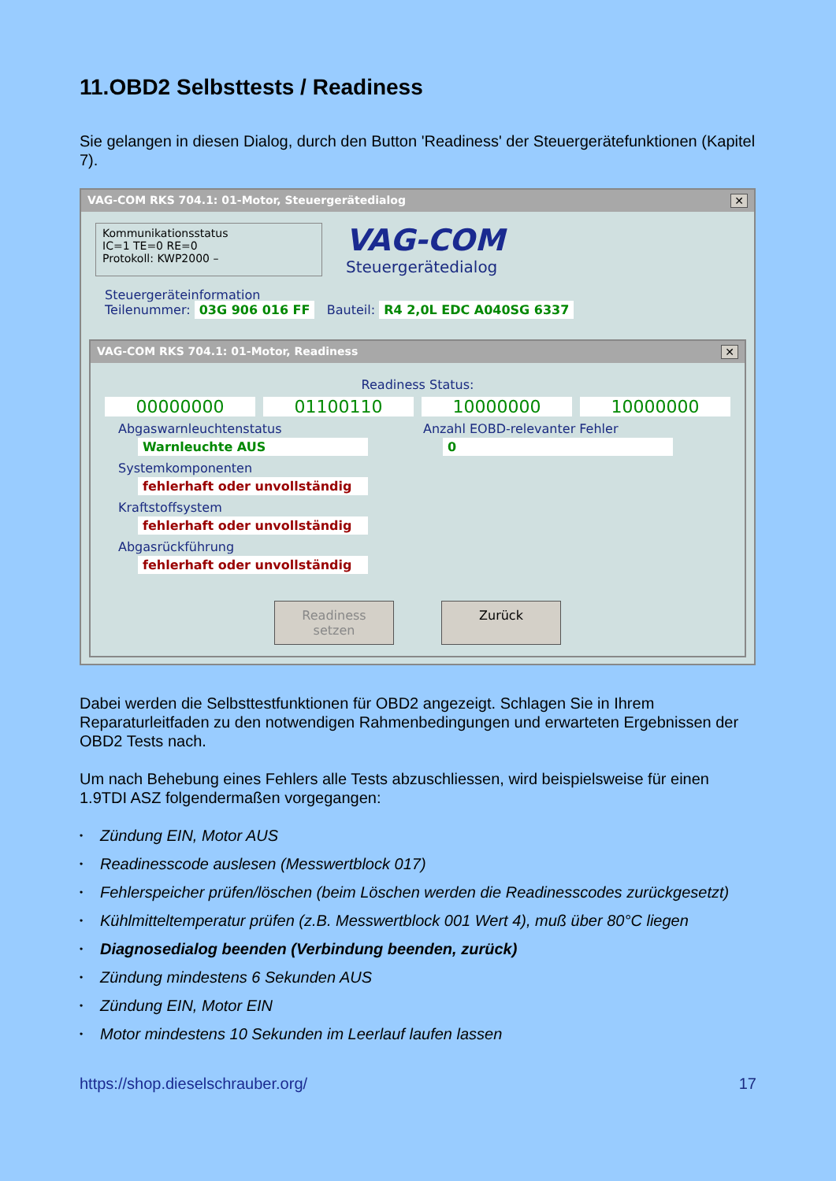11.OBD2 Selbsttests / Readiness
Sie gelangen in diesen Dialog, durch den Button 'Readiness' der Steuergerätefunktionen (Kapitel 7).
VAG-COM RKS 704.1: 01-Motor, Steuergerätedialog ✕
Kommunikationsstatus
IC=1 TE=0 RE=0
Protokoll: KWP2000 –
VAG-COM
Steuergerätedialog
Steuergeräteinformation
Teilenummer: 03G 906 016 FF Bauteil: R4 2,0L EDC A040SG 6337
VAG-COM RKS 704.1: 01-Motor, Readiness ✕
Readiness Status:
00000000 01100110 10000000 10000000
Abgaswarnleuchtenstatus
Warnleuchte AUS
Systemkomponenten
fehlerhaft oder unvollständig
Kraftstoffsystem
fehlerhaft oder unvollständig
Abgasrückführung
fehlerhaft oder unvollständig
Anzahl EOBD-relevanter Fehler
0
Readiness setzen
Zurück
Dabei werden die Selbsttestfunktionen für OBD2 angezeigt. Schlagen Sie in Ihrem Reparaturleitfaden zu den notwendigen Rahmenbedingungen und erwarteten Ergebnissen der OBD2 Tests nach.
Um nach Behebung eines Fehlers alle Tests abzuschliessen, wird beispielsweise für einen 1.9TDI ASZ folgendermaßen vorgegangen:
• Zündung EIN, Motor AUS
• Readinesscode auslesen (Messwertblock 017)
• Fehlerspeicher prüfen/löschen (beim Löschen werden die Readinesscodes zurückgesetzt)
• Kühlmitteltemperatur prüfen (z.B. Messwertblock 001 Wert 4), muß über 80°C liegen
• Diagnosedialog beenden (Verbindung beenden, zurück)
• Zündung mindestens 6 Sekunden AUS
• Zündung EIN, Motor EIN
• Motor mindestens 10 Sekunden im Leerlauf laufen lassen
https://shop.dieselschrauber.org/ 17